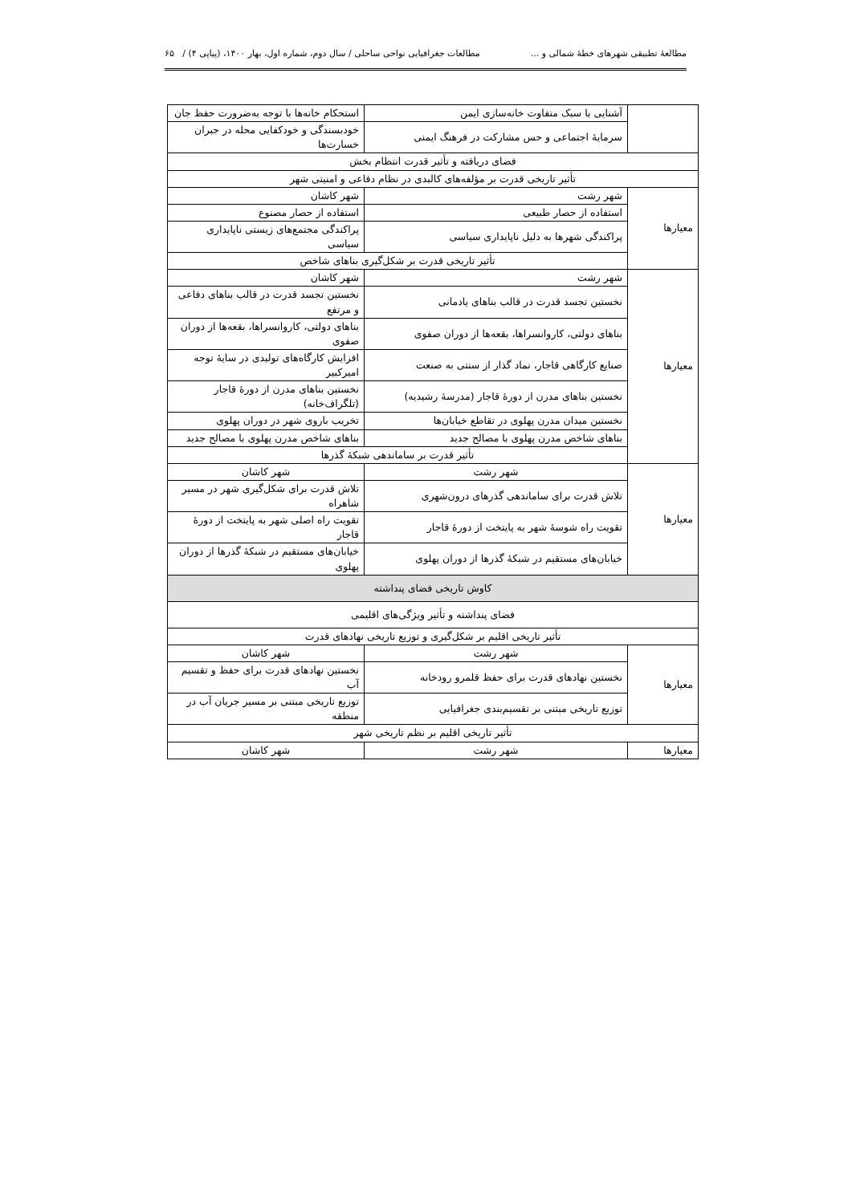مطالعهٔ تطبیقی شهرهای خطهٔ شمالی و ... مطالعات جغرافیایی نواحی ساحلی / سال دوم، شماره اول، بهار ۱۴۰۰، (پیاپی ۴) / ۶۵
| | آشنایی با سبک متفاوت خانه‌سازی ایمن | استحکام خانه‌ها با توجه به‌ضرورت حفظ جان |
| | سرمایهٔ اجتماعی و حس مشارکت در فرهنگ ایمنی | خودبسندگی و خودکفایی محله در جبران خسارت‌ها |
| فضای دریافته و تأثیر قدرت انتظام بخش | | |
| تأثیر تاریخی قدرت بر مؤلفه‌های کالبدی در نظام دفاعی و امنیتی شهر | | |
| معیارها | شهر رشت | شهر کاشان |
| | استفاده از حصار طبیعی | استفاده از حصار مصنوع |
| | پراکندگی شهرها به دلیل ناپایداری سیاسی | پراکندگی مجتمع‌های زیستی ناپایداری سیاسی |
| | تأثیر تاریخی قدرت بر شکل‌گیری بناهای شاخص | |
| معیارها | شهر رشت | شهر کاشان |
| | نخستین تجسد قدرت در قالب بناهای یادمانی | نخستین تجسد قدرت در قالب بناهای دفاعی و مرتفع |
| | بناهای دولتی، کاروانسراها، بقعه‌ها از دوران صفوی | بناهای دولتی، کاروانسراها، بقعه‌ها از دوران صفوی |
| | صنایع کارگاهی قاجار، نماد گذار از سنتی به صنعت | افزایش کارگاه‌های تولیدی در سایهٔ توجه امیرکبیر |
| | نخستین بناهای مدرن از دورهٔ قاجار (مدرسهٔ رشیدیه) | نخستین بناهای مدرن از دورهٔ قاجار (تلگراف‌خانه) |
| | نخستین میدان مدرن پهلوی در تقاطع خیابان‌ها | تخریب باروی شهر در دوران پهلوی |
| | بناهای شاخص مدرن پهلوی با مصالح جدید | بناهای شاخص مدرن پهلوی با مصالح جدید |
| | تأثیر قدرت بر ساماندهی شبکهٔ گذرها | |
| معیارها | شهر رشت | شهر کاشان |
| | تلاش قدرت برای ساماندهی گذرهای درون‌شهری | تلاش قدرت برای شکل‌گیری شهر در مسیر شاهراه |
| | تقویت راه شوسهٔ شهر به پایتخت از دورهٔ قاجار | تقویت راه اصلی شهر به پایتخت از دورهٔ قاجار |
| | خیابان‌های مستقیم در شبکهٔ گذرها از دوران پهلوی | خیابان‌های مستقیم در شبکهٔ گذرها از دوران پهلوی |
| کاوش تاریخی فضای پنداشته | | |
| فضای پنداشته و تأثیر ویژگی‌های اقلیمی | | |
| تأثیر تاریخی اقلیم بر شکل‌گیری و توزیع تاریخی نهادهای قدرت | | |
| معیارها | شهر رشت | شهر کاشان |
| | نخستین نهادهای قدرت برای حفظ قلمرو رودخانه | نخستین نهادهای قدرت برای حفظ و تقسیم آب |
| | توزیع تاریخی مبتنی بر تقسیم‌بندی جغرافیایی | توزیع تاریخی مبتنی بر مسیر جریان آب در منطقه |
| تأثیر تاریخی اقلیم بر نظم تاریخی شهر | | |
| معیارها | شهر رشت | شهر کاشان |